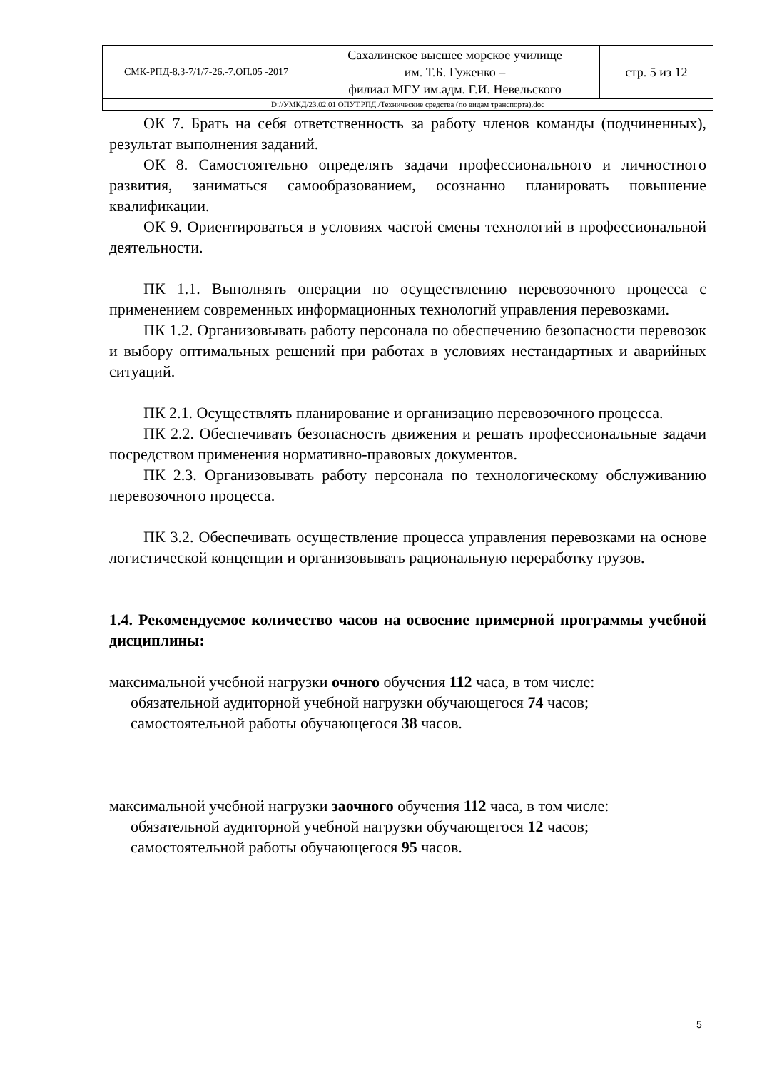| СМК-РПД-8.3-7/1/7-26.-7.ОП.05 -2017 | Сахалинское высшее морское училище им. Т.Б. Гуженко – филиал МГУ им.адм. Г.И. Невельского | стр. 5 из 12 |
| D://УМКД/23.02.01 ОПУТ.РПД./Технические средства (по видам транспорта).doc | | |
ОК 7. Брать на себя ответственность за работу членов команды (подчиненных), результат выполнения заданий.
ОК 8. Самостоятельно определять задачи профессионального и личностного развития, заниматься самообразованием, осознанно планировать повышение квалификации.
ОК 9. Ориентироваться в условиях частой смены технологий в профессиональной деятельности.
ПК 1.1. Выполнять операции по осуществлению перевозочного процесса с применением современных информационных технологий управления перевозками.
ПК 1.2. Организовывать работу персонала по обеспечению безопасности перевозок и выбору оптимальных решений при работах в условиях нестандартных и аварийных ситуаций.
ПК 2.1. Осуществлять планирование и организацию перевозочного процесса.
ПК 2.2. Обеспечивать безопасность движения и решать профессиональные задачи посредством применения нормативно-правовых документов.
ПК 2.3. Организовывать работу персонала по технологическому обслуживанию перевозочного процесса.
ПК 3.2. Обеспечивать осуществление процесса управления перевозками на основе логистической концепции и организовывать рациональную переработку грузов.
1.4. Рекомендуемое количество часов на освоение примерной программы учебной дисциплины:
максимальной учебной нагрузки очного обучения 112 часа, в том числе:
обязательной аудиторной учебной нагрузки обучающегося 74 часов;
самостоятельной работы обучающегося 38 часов.
максимальной учебной нагрузки заочного обучения 112 часа, в том числе:
обязательной аудиторной учебной нагрузки обучающегося 12 часов;
самостоятельной работы обучающегося 95 часов.
5